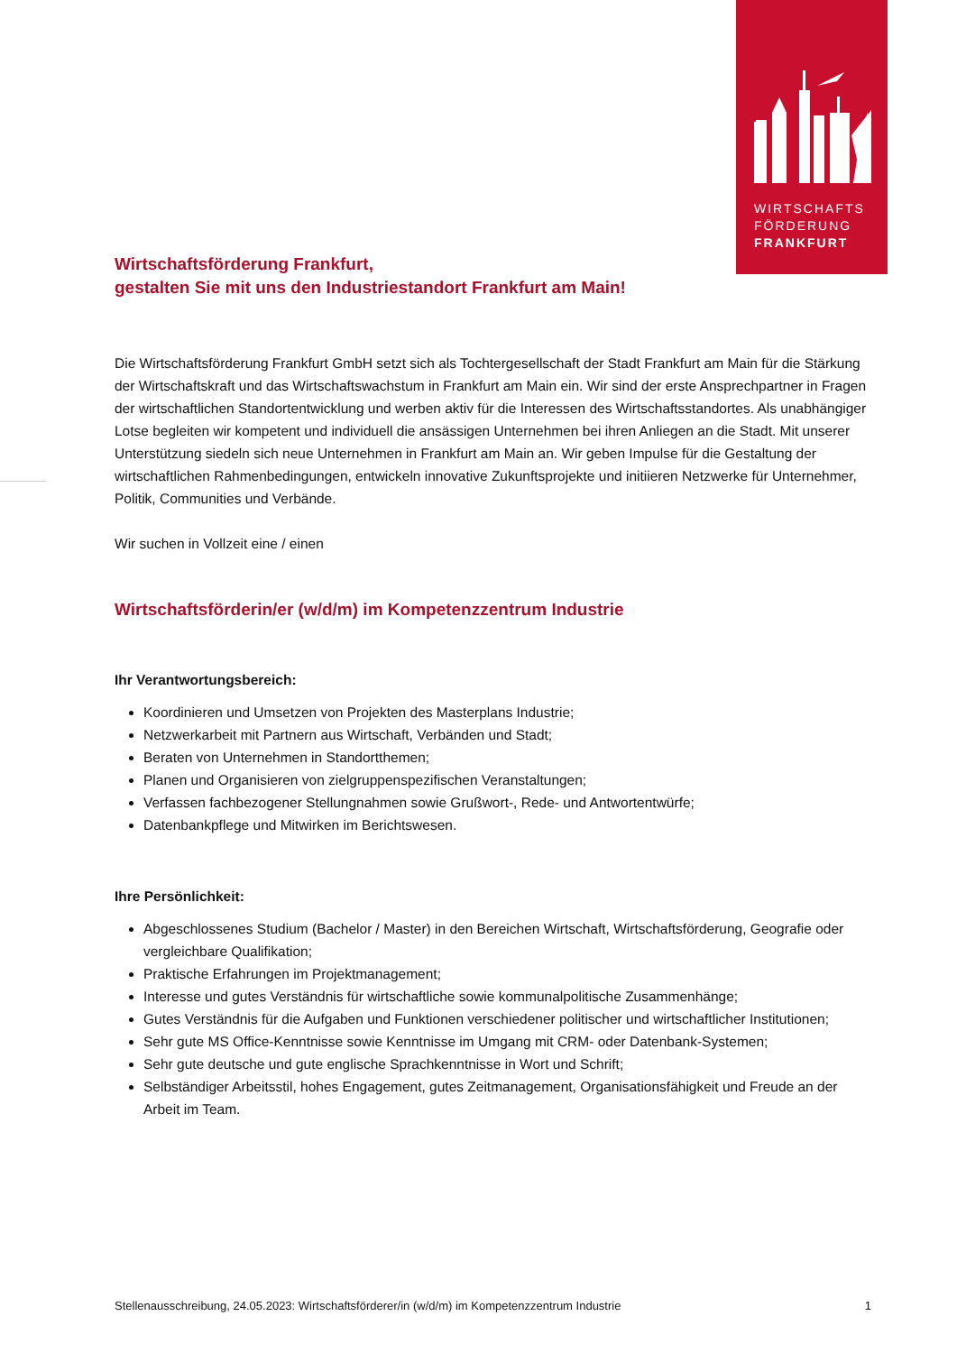WIRTSCHAFTS
FÖRDERUNG
FRANKFURT
Wirtschaftsförderung Frankfurt,
gestalten Sie mit uns den Industriestandort Frankfurt am Main!
Die Wirtschaftsförderung Frankfurt GmbH setzt sich als Tochtergesellschaft der Stadt Frankfurt am Main für die Stärkung der Wirtschaftskraft und das Wirtschaftswachstum in Frankfurt am Main ein. Wir sind der erste Ansprechpartner in Fragen der wirtschaftlichen Standortentwicklung und werben aktiv für die Interessen des Wirtschaftsstandortes. Als unabhängiger Lotse begleiten wir kompetent und individuell die ansässigen Unternehmen bei ihren Anliegen an die Stadt. Mit unserer Unterstützung siedeln sich neue Unternehmen in Frankfurt am Main an. Wir geben Impulse für die Gestaltung der wirtschaftlichen Rahmenbedingungen, entwickeln innovative Zukunftsprojekte und initiieren Netzwerke für Unternehmer, Politik, Communities und Verbände.
Wir suchen in Vollzeit eine / einen
Wirtschaftsförderin/er (w/d/m) im Kompetenzzentrum Industrie
Ihr Verantwortungsbereich:
Koordinieren und Umsetzen von Projekten des Masterplans Industrie;
Netzwerkarbeit mit Partnern aus Wirtschaft, Verbänden und Stadt;
Beraten von Unternehmen in Standortthemen;
Planen und Organisieren von zielgruppenspezifischen Veranstaltungen;
Verfassen fachbezogener Stellungnahmen sowie Grußwort-, Rede- und Antwortentwürfe;
Datenbankpflege und Mitwirken im Berichtswesen.
Ihre Persönlichkeit:
Abgeschlossenes Studium (Bachelor / Master) in den Bereichen Wirtschaft, Wirtschaftsförderung, Geografie oder vergleichbare Qualifikation;
Praktische Erfahrungen im Projektmanagement;
Interesse und gutes Verständnis für wirtschaftliche sowie kommunalpolitische Zusammenhänge;
Gutes Verständnis für die Aufgaben und Funktionen verschiedener politischer und wirtschaftlicher Institutionen;
Sehr gute MS Office-Kenntnisse sowie Kenntnisse im Umgang mit CRM- oder Datenbank-Systemen;
Sehr gute deutsche und gute englische Sprachkenntnisse in Wort und Schrift;
Selbständiger Arbeitsstil, hohes Engagement, gutes Zeitmanagement, Organisationsfähigkeit und Freude an der Arbeit im Team.
Stellenausschreibung, 24.05.2023: Wirtschaftsförderer/in (w/d/m) im Kompetenzzentrum Industrie 1